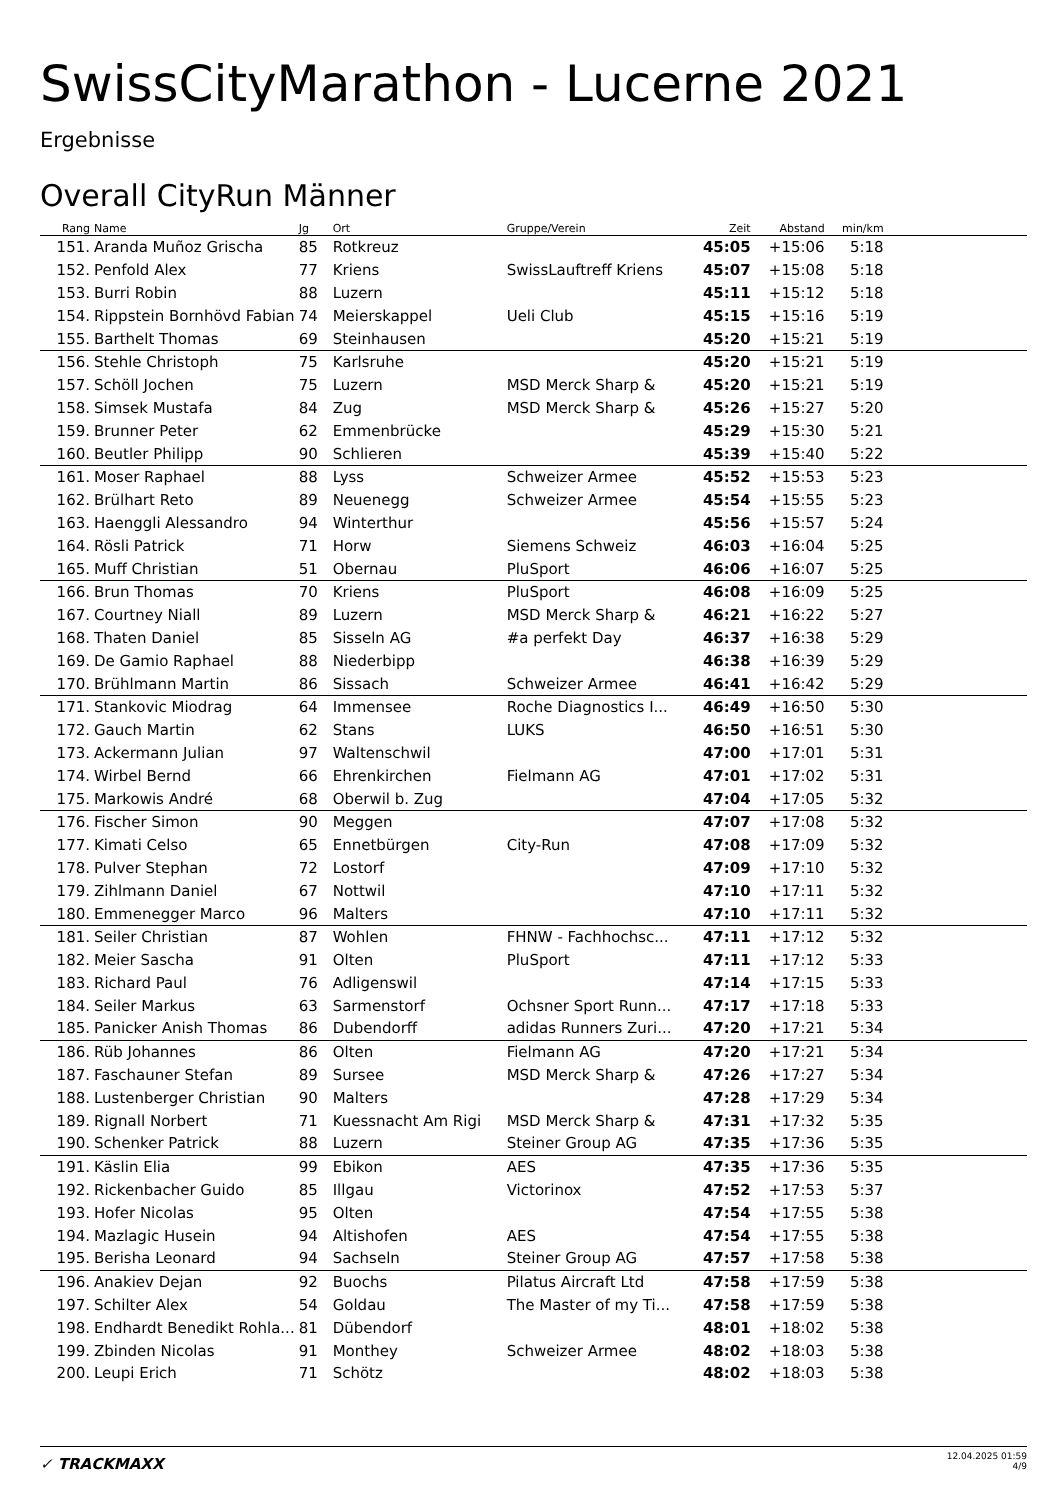SwissCityMarathon - Lucerne 2021
Ergebnisse
Overall CityRun Männer
| Rang | Name | Jg | Ort | Gruppe/Verein | Zeit | Abstand | min/km | |
| --- | --- | --- | --- | --- | --- | --- | --- | --- |
| 151. | Aranda Muñoz Grischa | 85 | Rotkreuz | | 45:05 | +15:06 | 5:18 | |
| 152. | Penfold Alex | 77 | Kriens | SwissLauftreff Kriens | 45:07 | +15:08 | 5:18 | |
| 153. | Burri Robin | 88 | Luzern | | 45:11 | +15:12 | 5:18 | |
| 154. | Rippstein Bornhövd Fabian | 74 | Meierskappel | Ueli Club | 45:15 | +15:16 | 5:19 | |
| 155. | Barthelt Thomas | 69 | Steinhausen | | 45:20 | +15:21 | 5:19 | |
| 156. | Stehle Christoph | 75 | Karlsruhe | | 45:20 | +15:21 | 5:19 | |
| 157. | Schöll Jochen | 75 | Luzern | MSD Merck Sharp & | 45:20 | +15:21 | 5:19 | |
| 158. | Simsek Mustafa | 84 | Zug | MSD Merck Sharp & | 45:26 | +15:27 | 5:20 | |
| 159. | Brunner Peter | 62 | Emmenbrücke | | 45:29 | +15:30 | 5:21 | |
| 160. | Beutler Philipp | 90 | Schlieren | | 45:39 | +15:40 | 5:22 | |
| 161. | Moser Raphael | 88 | Lyss | Schweizer Armee | 45:52 | +15:53 | 5:23 | |
| 162. | Brülhart Reto | 89 | Neuenegg | Schweizer Armee | 45:54 | +15:55 | 5:23 | |
| 163. | Haenggli Alessandro | 94 | Winterthur | | 45:56 | +15:57 | 5:24 | |
| 164. | Rösli Patrick | 71 | Horw | Siemens Schweiz | 46:03 | +16:04 | 5:25 | |
| 165. | Muff Christian | 51 | Obernau | PluSport | 46:06 | +16:07 | 5:25 | |
| 166. | Brun Thomas | 70 | Kriens | PluSport | 46:08 | +16:09 | 5:25 | |
| 167. | Courtney Niall | 89 | Luzern | MSD Merck Sharp & | 46:21 | +16:22 | 5:27 | |
| 168. | Thaten Daniel | 85 | Sisseln AG | #a perfekt Day | 46:37 | +16:38 | 5:29 | |
| 169. | De Gamio Raphael | 88 | Niederbipp | | 46:38 | +16:39 | 5:29 | |
| 170. | Brühlmann Martin | 86 | Sissach | Schweizer Armee | 46:41 | +16:42 | 5:29 | |
| 171. | Stankovic Miodrag | 64 | Immensee | Roche Diagnostics I... | 46:49 | +16:50 | 5:30 | |
| 172. | Gauch Martin | 62 | Stans | LUKS | 46:50 | +16:51 | 5:30 | |
| 173. | Ackermann Julian | 97 | Waltenschwil | | 47:00 | +17:01 | 5:31 | |
| 174. | Wirbel Bernd | 66 | Ehrenkirchen | Fielmann AG | 47:01 | +17:02 | 5:31 | |
| 175. | Markowis André | 68 | Oberwil b. Zug | | 47:04 | +17:05 | 5:32 | |
| 176. | Fischer Simon | 90 | Meggen | | 47:07 | +17:08 | 5:32 | |
| 177. | Kimati Celso | 65 | Ennetbürgen | City-Run | 47:08 | +17:09 | 5:32 | |
| 178. | Pulver Stephan | 72 | Lostorf | | 47:09 | +17:10 | 5:32 | |
| 179. | Zihlmann Daniel | 67 | Nottwil | | 47:10 | +17:11 | 5:32 | |
| 180. | Emmenegger Marco | 96 | Malters | | 47:10 | +17:11 | 5:32 | |
| 181. | Seiler Christian | 87 | Wohlen | FHNW - Fachhochsc... | 47:11 | +17:12 | 5:32 | |
| 182. | Meier Sascha | 91 | Olten | PluSport | 47:11 | +17:12 | 5:33 | |
| 183. | Richard Paul | 76 | Adligenswil | | 47:14 | +17:15 | 5:33 | |
| 184. | Seiler Markus | 63 | Sarmenstorf | Ochsner Sport Runn... | 47:17 | +17:18 | 5:33 | |
| 185. | Panicker Anish Thomas | 86 | Dubendorff | adidas Runners Zuri... | 47:20 | +17:21 | 5:34 | |
| 186. | Rüb Johannes | 86 | Olten | Fielmann AG | 47:20 | +17:21 | 5:34 | |
| 187. | Faschauner Stefan | 89 | Sursee | MSD Merck Sharp & | 47:26 | +17:27 | 5:34 | |
| 188. | Lustenberger Christian | 90 | Malters | | 47:28 | +17:29 | 5:34 | |
| 189. | Rignall Norbert | 71 | Kuessnacht Am Rigi | MSD Merck Sharp & | 47:31 | +17:32 | 5:35 | |
| 190. | Schenker Patrick | 88 | Luzern | Steiner Group AG | 47:35 | +17:36 | 5:35 | |
| 191. | Käslin Elia | 99 | Ebikon | AES | 47:35 | +17:36 | 5:35 | |
| 192. | Rickenbacher Guido | 85 | Illgau | Victorinox | 47:52 | +17:53 | 5:37 | |
| 193. | Hofer Nicolas | 95 | Olten | | 47:54 | +17:55 | 5:38 | |
| 194. | Mazlagic Husein | 94 | Altishofen | AES | 47:54 | +17:55 | 5:38 | |
| 195. | Berisha Leonard | 94 | Sachseln | Steiner Group AG | 47:57 | +17:58 | 5:38 | |
| 196. | Anakiev Dejan | 92 | Buochs | Pilatus Aircraft Ltd | 47:58 | +17:59 | 5:38 | |
| 197. | Schilter Alex | 54 | Goldau | The Master of my Ti... | 47:58 | +17:59 | 5:38 | |
| 198. | Endhardt Benedikt Rohla... | 81 | Dübendorf | | 48:01 | +18:02 | 5:38 | |
| 199. | Zbinden Nicolas | 91 | Monthey | Schweizer Armee | 48:02 | +18:03 | 5:38 | |
| 200. | Leupi Erich | 71 | Schötz | | 48:02 | +18:03 | 5:38 | |
✓ TRACKMAXX
12.04.2025 01:59
4/9